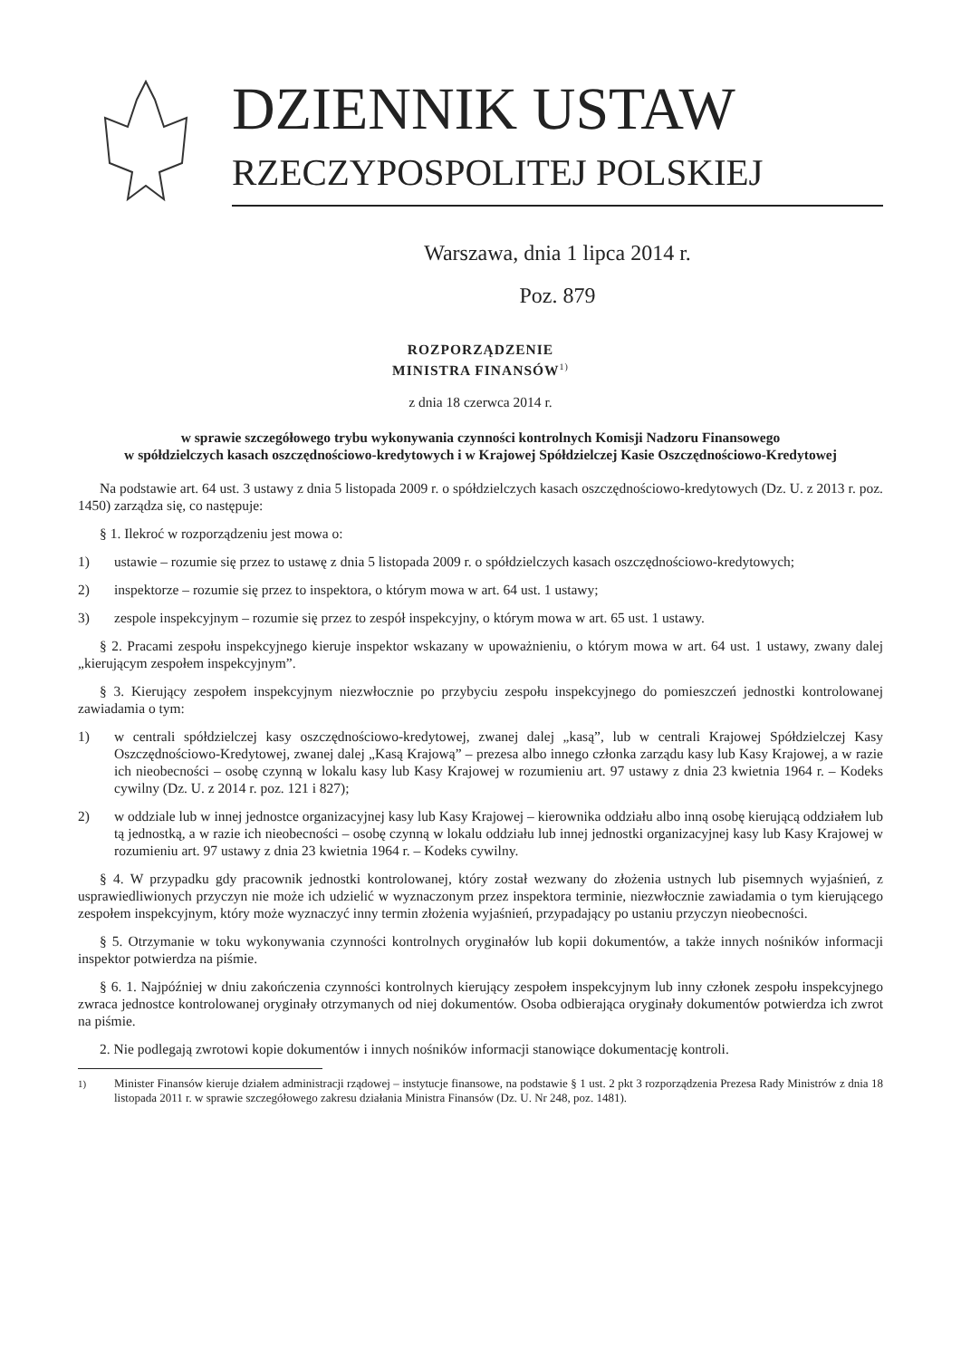DZIENNIK USTAW
RZECZYPOSPOLITEJ POLSKIEJ
Warszawa, dnia 1 lipca 2014 r.
Poz. 879
ROZPORZĄDZENIE
MINISTRA FINANSÓW<sup>1)</sup>
z dnia 18 czerwca 2014 r.
w sprawie szczegółowego trybu wykonywania czynności kontrolnych Komisji Nadzoru Finansowego
w spółdzielczych kasach oszczędnościowo-kredytowych i w Krajowej Spółdzielczej Kasie Oszczędnościowo-Kredytowej
Na podstawie art. 64 ust. 3 ustawy z dnia 5 listopada 2009 r. o spółdzielczych kasach oszczędnościowo-kredytowych (Dz. U. z 2013 r. poz. 1450) zarządza się, co następuje:
§ 1. Ilekroć w rozporządzeniu jest mowa o:
1) ustawie – rozumie się przez to ustawę z dnia 5 listopada 2009 r. o spółdzielczych kasach oszczędnościowo-kredytowych;
2) inspektorze – rozumie się przez to inspektora, o którym mowa w art. 64 ust. 1 ustawy;
3) zespole inspekcyjnym – rozumie się przez to zespół inspekcyjny, o którym mowa w art. 65 ust. 1 ustawy.
§ 2. Pracami zespołu inspekcyjnego kieruje inspektor wskazany w upoważnieniu, o którym mowa w art. 64 ust. 1 ustawy, zwany dalej „kierującym zespołem inspekcyjnym”.
§ 3. Kierujący zespołem inspekcyjnym niezwłocznie po przybyciu zespołu inspekcyjnego do pomieszczeń jednostki kontrolowanej zawiadamia o tym:
1) w centrali spółdzielczej kasy oszczędnościowo-kredytowej, zwanej dalej „kasą”, lub w centrali Krajowej Spółdzielczej Kasy Oszczędnościowo-Kredytowej, zwanej dalej „Kasą Krajową” – prezesa albo innego członka zarządu kasy lub Kasy Krajowej, a w razie ich nieobecności – osobę czynną w lokalu kasy lub Kasy Krajowej w rozumieniu art. 97 ustawy z dnia 23 kwietnia 1964 r. – Kodeks cywilny (Dz. U. z 2014 r. poz. 121 i 827);
2) w oddziale lub w innej jednostce organizacyjnej kasy lub Kasy Krajowej – kierownika oddziału albo inną osobę kierującą oddziałem lub tą jednostką, a w razie ich nieobecności – osobę czynną w lokalu oddziału lub innej jednostki organizacyjnej kasy lub Kasy Krajowej w rozumieniu art. 97 ustawy z dnia 23 kwietnia 1964 r. – Kodeks cywilny.
§ 4. W przypadku gdy pracownik jednostki kontrolowanej, który został wezwany do złożenia ustnych lub pisemnych wyjaśnień, z usprawiedliwionych przyczyn nie może ich udzielić w wyznaczonym przez inspektora terminie, niezwłocznie zawiadamia o tym kierującego zespołem inspekcyjnym, który może wyznaczyć inny termin złożenia wyjaśnień, przypadający po ustaniu przyczyn nieobecności.
§ 5. Otrzymanie w toku wykonywania czynności kontrolnych oryginałów lub kopii dokumentów, a także innych nośników informacji inspektor potwierdza na piśmie.
§ 6. 1. Najpóźniej w dniu zakończenia czynności kontrolnych kierujący zespołem inspekcyjnym lub inny członek zespołu inspekcyjnego zwraca jednostce kontrolowanej oryginały otrzymanych od niej dokumentów. Osoba odbierająca oryginały dokumentów potwierdza ich zwrot na piśmie.
2. Nie podlegają zwrotowi kopie dokumentów i innych nośników informacji stanowiące dokumentację kontroli.
<sup>1)</sup> Minister Finansów kieruje działem administracji rządowej – instytucje finansowe, na podstawie § 1 ust. 2 pkt 3 rozporządzenia Prezesa Rady Ministrów z dnia 18 listopada 2011 r. w sprawie szczegółowego zakresu działania Ministra Finansów (Dz. U. Nr 248, poz. 1481).